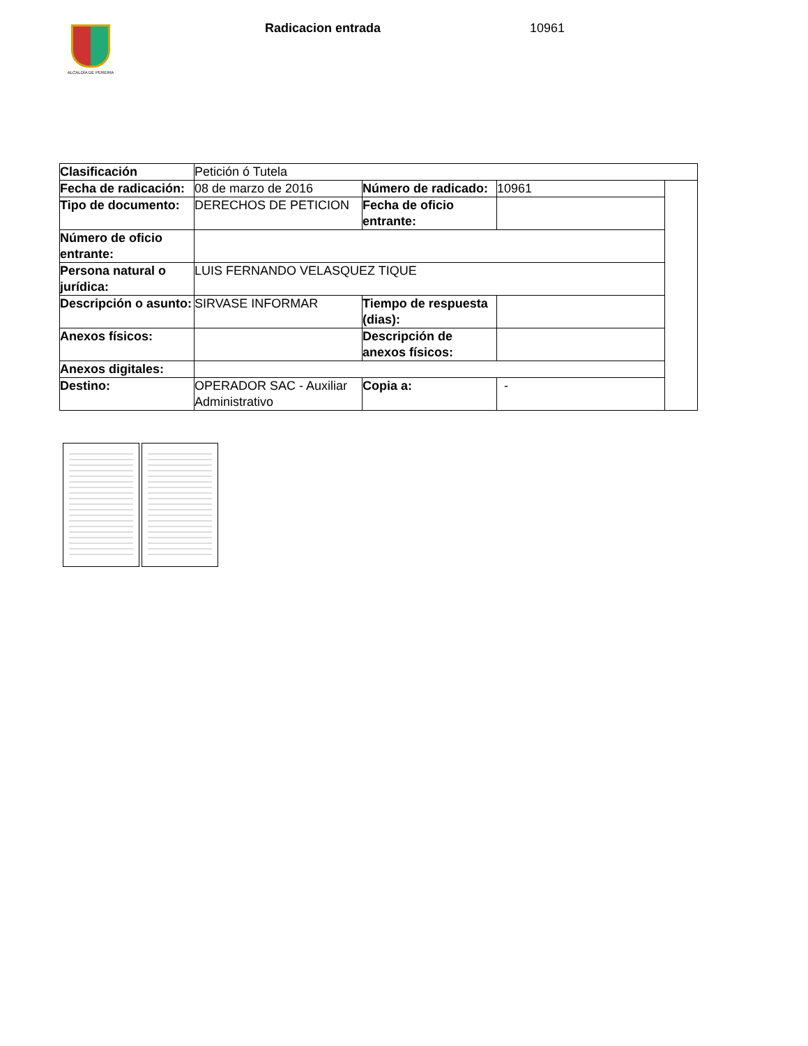ALCALDÍA DE PEREIRA Radicacion entrada 10961
| Clasificación | Petición ó Tutela | | | |
| Fecha de radicación: | 08 de marzo de 2016 | Número de radicado: | 10961 | |
| Tipo de documento: | DERECHOS DE PETICION | Fecha de oficio entrante: | | |
| Número de oficio entrante: | | | | |
| Persona natural o jurídica: | LUIS FERNANDO VELASQUEZ TIQUE | | | |
| Descripción o asunto: | SIRVASE INFORMAR | Tiempo de respuesta (dias): | | |
| Anexos físicos: | | Descripción de anexos físicos: | | |
| Anexos digitales: | | | | |
| Destino: | OPERADOR SAC - Auxiliar Administrativo | Copia a: | - | |